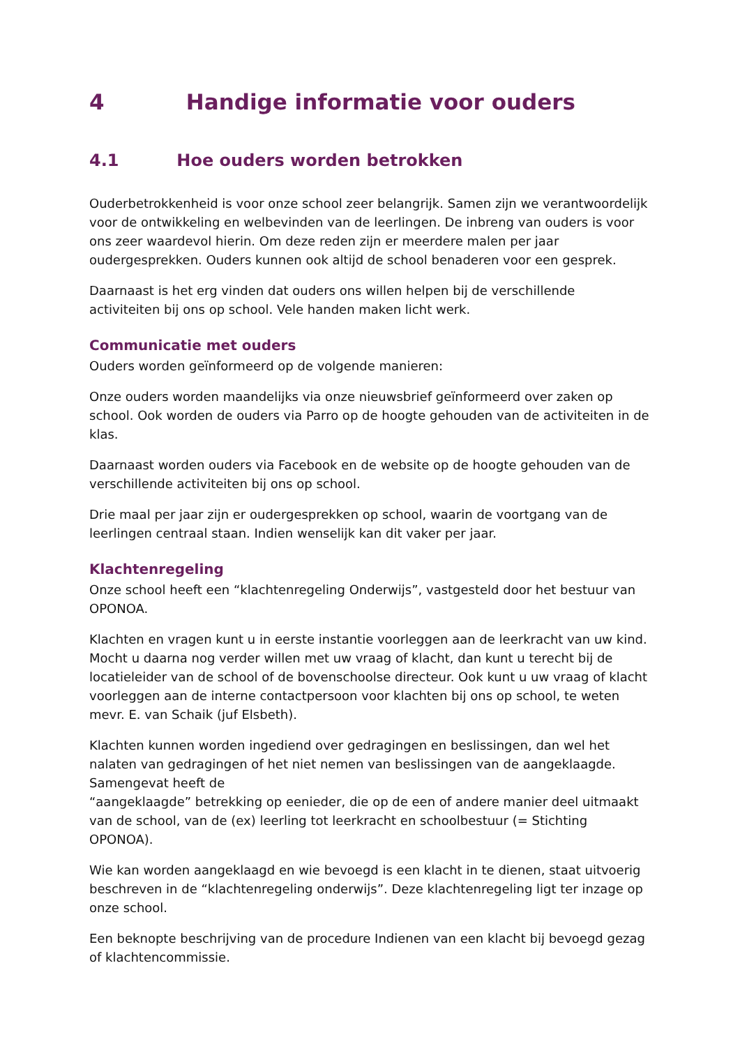4 Handige informatie voor ouders
4.1 Hoe ouders worden betrokken
Ouderbetrokkenheid is voor onze school zeer belangrijk. Samen zijn we verantwoordelijk voor de ontwikkeling en welbevinden van de leerlingen. De inbreng van ouders is voor ons zeer waardevol hierin. Om deze reden zijn er meerdere malen per jaar oudergesprekken. Ouders kunnen ook altijd de school benaderen voor een gesprek.
Daarnaast is het erg vinden dat ouders ons willen helpen bij de verschillende activiteiten bij ons op school. Vele handen maken licht werk.
Communicatie met ouders
Ouders worden geïnformeerd op de volgende manieren:
Onze ouders worden maandelijks via onze nieuwsbrief geïnformeerd over zaken op school. Ook worden de ouders via Parro op de hoogte gehouden van de activiteiten in de klas.
Daarnaast worden ouders via Facebook en de website op de hoogte gehouden van de verschillende activiteiten bij ons op school.
Drie maal per jaar zijn er oudergesprekken op school, waarin de voortgang van de leerlingen centraal staan. Indien wenselijk kan dit vaker per jaar.
Klachtenregeling
Onze school heeft een “klachtenregeling Onderwijs”, vastgesteld door het bestuur van OPONOA.
Klachten en vragen kunt u in eerste instantie voorleggen aan de leerkracht van uw kind. Mocht u daarna nog verder willen met uw vraag of klacht, dan kunt u terecht bij de locatieleider van de school of de bovenschoolse directeur. Ook kunt u uw vraag of klacht voorleggen aan de interne contactpersoon voor klachten bij ons op school, te weten mevr. E. van Schaik (juf Elsbeth).
Klachten kunnen worden ingediend over gedragingen en beslissingen, dan wel het nalaten van gedragingen of het niet nemen van beslissingen van de aangeklaagde. Samengevat heeft de
“aangeklaagde” betrekking op eenieder, die op de een of andere manier deel uitmaakt van de school, van de (ex) leerling tot leerkracht en schoolbestuur (= Stichting OPONOA).
Wie kan worden aangeklaagd en wie bevoegd is een klacht in te dienen, staat uitvoerig beschreven in de “klachtenregeling onderwijs”. Deze klachtenregeling ligt ter inzage op onze school.
Een beknopte beschrijving van de procedure Indienen van een klacht bij bevoegd gezag of klachtencommissie.